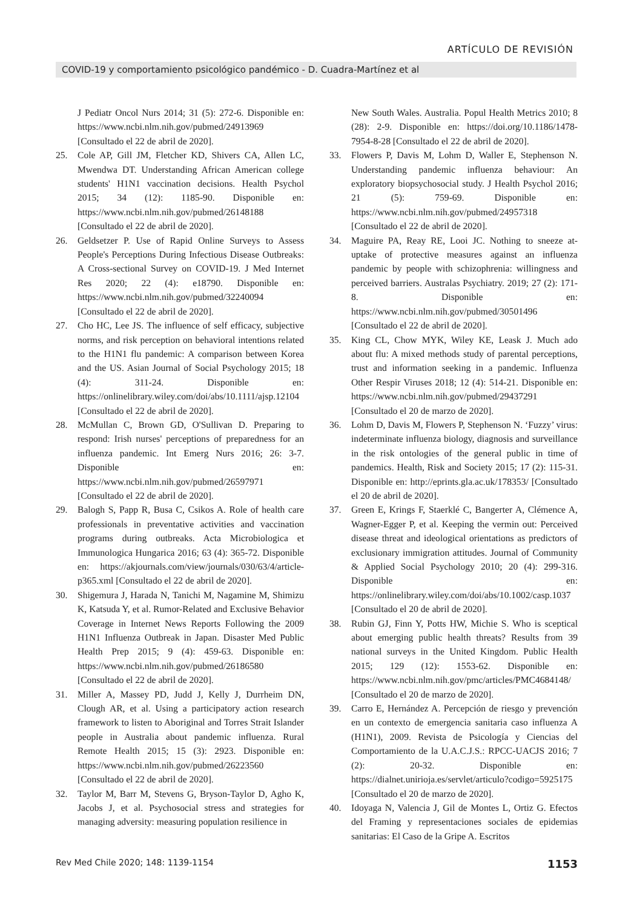ARTÍCULO DE REVISIÓN
COVID-19 y comportamiento psicológico pandémico - D. Cuadra-Martínez et al
J Pediatr Oncol Nurs 2014; 31 (5): 272-6. Disponible en: https://www.ncbi.nlm.nih.gov/pubmed/24913969 [Consultado el 22 de abril de 2020].
25. Cole AP, Gill JM, Fletcher KD, Shivers CA, Allen LC, Mwendwa DT. Understanding African American college students' H1N1 vaccination decisions. Health Psychol 2015; 34 (12): 1185-90. Disponible en: https://www.ncbi.nlm.nih.gov/pubmed/26148188 [Consultado el 22 de abril de 2020].
26. Geldsetzer P. Use of Rapid Online Surveys to Assess People's Perceptions During Infectious Disease Outbreaks: A Cross-sectional Survey on COVID-19. J Med Internet Res 2020; 22 (4): e18790. Disponible en: https://www.ncbi.nlm.nih.gov/pubmed/32240094 [Consultado el 22 de abril de 2020].
27. Cho HC, Lee JS. The influence of self efficacy, subjective norms, and risk perception on behavioral intentions related to the H1N1 flu pandemic: A comparison between Korea and the US. Asian Journal of Social Psychology 2015; 18 (4): 311-24. Disponible en: https://onlinelibrary.wiley.com/doi/abs/10.1111/ajsp.12104 [Consultado el 22 de abril de 2020].
28. McMullan C, Brown GD, O'Sullivan D. Preparing to respond: Irish nurses' perceptions of preparedness for an influenza pandemic. Int Emerg Nurs 2016; 26: 3-7. Disponible en: https://www.ncbi.nlm.nih.gov/pubmed/26597971 [Consultado el 22 de abril de 2020].
29. Balogh S, Papp R, Busa C, Csikos A. Role of health care professionals in preventative activities and vaccination programs during outbreaks. Acta Microbiologica et Immunologica Hungarica 2016; 63 (4): 365-72. Disponible en: https://akjournals.com/view/journals/030/63/4/article-p365.xml [Consultado el 22 de abril de 2020].
30. Shigemura J, Harada N, Tanichi M, Nagamine M, Shimizu K, Katsuda Y, et al. Rumor-Related and Exclusive Behavior Coverage in Internet News Reports Following the 2009 H1N1 Influenza Outbreak in Japan. Disaster Med Public Health Prep 2015; 9 (4): 459-63. Disponible en: https://www.ncbi.nlm.nih.gov/pubmed/26186580 [Consultado el 22 de abril de 2020].
31. Miller A, Massey PD, Judd J, Kelly J, Durrheim DN, Clough AR, et al. Using a participatory action research framework to listen to Aboriginal and Torres Strait Islander people in Australia about pandemic influenza. Rural Remote Health 2015; 15 (3): 2923. Disponible en: https://www.ncbi.nlm.nih.gov/pubmed/26223560 [Consultado el 22 de abril de 2020].
32. Taylor M, Barr M, Stevens G, Bryson-Taylor D, Agho K, Jacobs J, et al. Psychosocial stress and strategies for managing adversity: measuring population resilience in
New South Wales. Australia. Popul Health Metrics 2010; 8 (28): 2-9. Disponible en: https://doi.org/10.1186/1478-7954-8-28 [Consultado el 22 de abril de 2020].
33. Flowers P, Davis M, Lohm D, Waller E, Stephenson N. Understanding pandemic influenza behaviour: An exploratory biopsychosocial study. J Health Psychol 2016; 21 (5): 759-69. Disponible en: https://www.ncbi.nlm.nih.gov/pubmed/24957318 [Consultado el 22 de abril de 2020].
34. Maguire PA, Reay RE, Looi JC. Nothing to sneeze at-uptake of protective measures against an influenza pandemic by people with schizophrenia: willingness and perceived barriers. Australas Psychiatry. 2019; 27 (2): 171-8. Disponible en: https://www.ncbi.nlm.nih.gov/pubmed/30501496 [Consultado el 22 de abril de 2020].
35. King CL, Chow MYK, Wiley KE, Leask J. Much ado about flu: A mixed methods study of parental perceptions, trust and information seeking in a pandemic. Influenza Other Respir Viruses 2018; 12 (4): 514-21. Disponible en: https://www.ncbi.nlm.nih.gov/pubmed/29437291 [Consultado el 20 de marzo de 2020].
36. Lohm D, Davis M, Flowers P, Stephenson N. ‘Fuzzy’ virus: indeterminate influenza biology, diagnosis and surveillance in the risk ontologies of the general public in time of pandemics. Health, Risk and Society 2015; 17 (2): 115-31. Disponible en: http://eprints.gla.ac.uk/178353/ [Consultado el 20 de abril de 2020].
37. Green E, Krings F, Staerklé C, Bangerter A, Clémence A, Wagner-Egger P, et al. Keeping the vermin out: Perceived disease threat and ideological orientations as predictors of exclusionary immigration attitudes. Journal of Community & Applied Social Psychology 2010; 20 (4): 299-316. Disponible en: https://onlinelibrary.wiley.com/doi/abs/10.1002/casp.1037 [Consultado el 20 de abril de 2020].
38. Rubin GJ, Finn Y, Potts HW, Michie S. Who is sceptical about emerging public health threats? Results from 39 national surveys in the United Kingdom. Public Health 2015; 129 (12): 1553-62. Disponible en: https://www.ncbi.nlm.nih.gov/pmc/articles/PMC4684148/ [Consultado el 20 de marzo de 2020].
39. Carro E, Hernández A. Percepción de riesgo y prevención en un contexto de emergencia sanitaria caso influenza A (H1N1), 2009. Revista de Psicología y Ciencias del Comportamiento de la U.A.C.J.S.: RPCC-UACJS 2016; 7 (2): 20-32. Disponible en: https://dialnet.unirioja.es/servlet/articulo?codigo=5925175 [Consultado el 20 de marzo de 2020].
40. Idoyaga N, Valencia J, Gil de Montes L, Ortiz G. Efectos del Framing y representaciones sociales de epidemias sanitarias: El Caso de la Gripe A. Escritos
Rev Med Chile 2020; 148: 1139-1154 1153